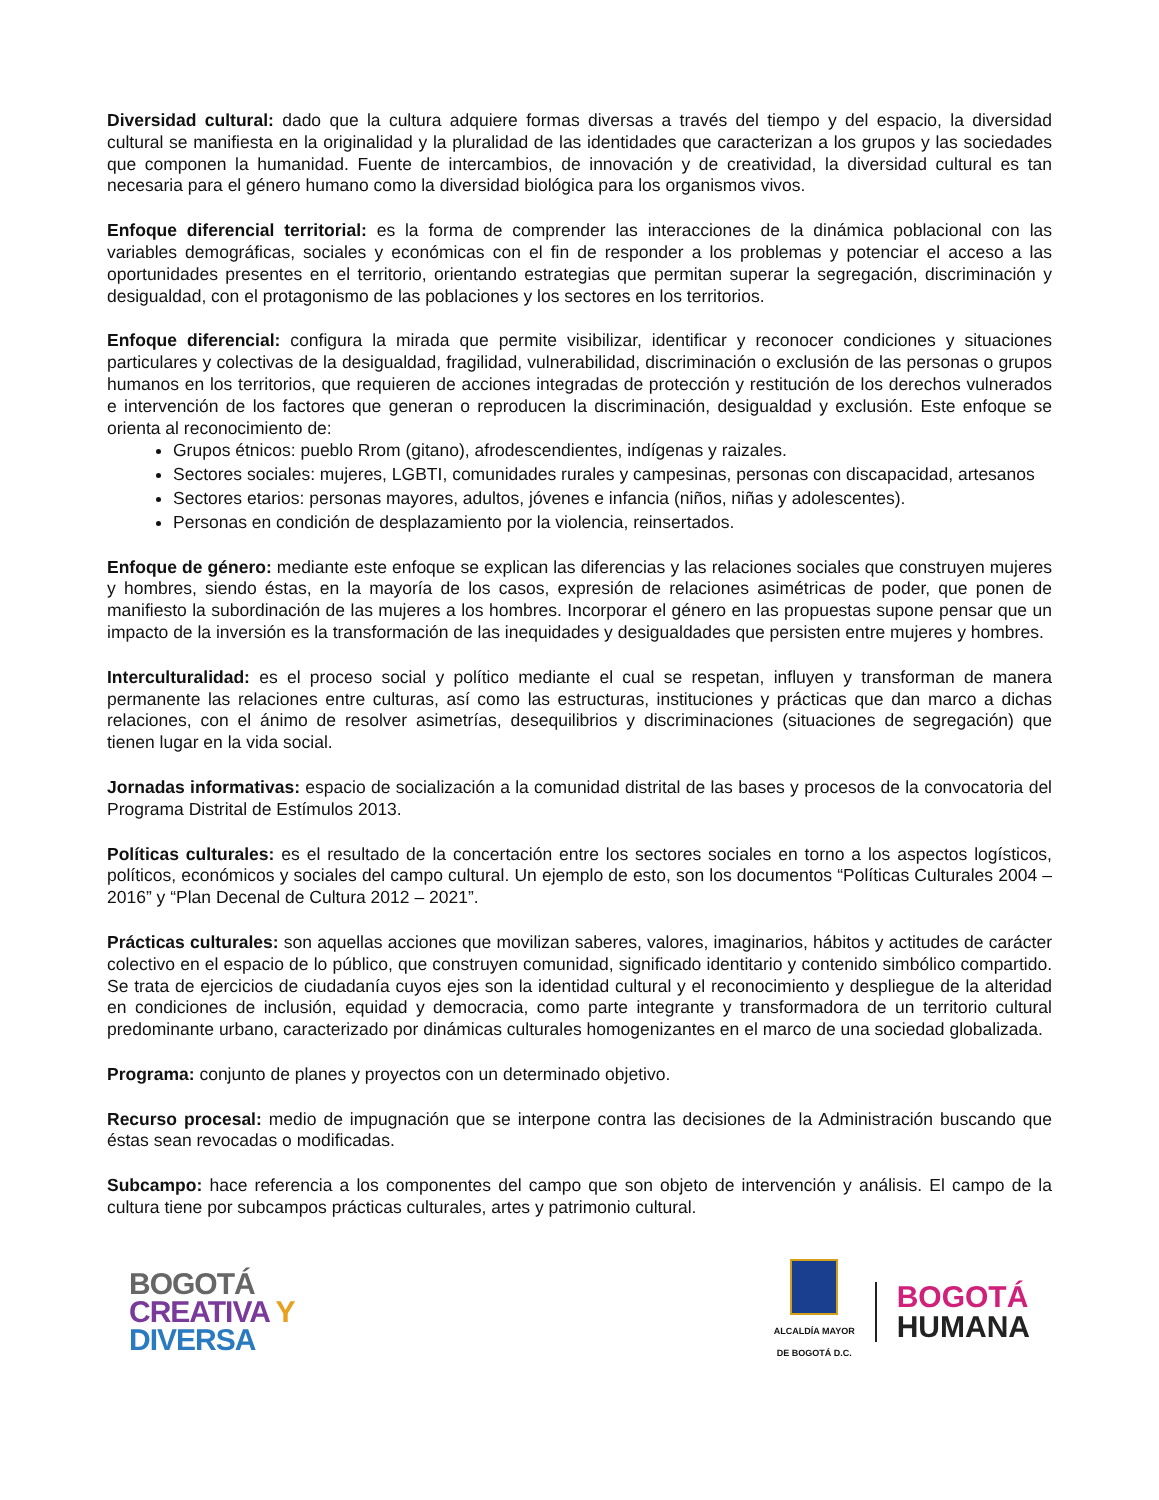Diversidad cultural: dado que la cultura adquiere formas diversas a través del tiempo y del espacio, la diversidad cultural se manifiesta en la originalidad y la pluralidad de las identidades que caracterizan a los grupos y las sociedades que componen la humanidad. Fuente de intercambios, de innovación y de creatividad, la diversidad cultural es tan necesaria para el género humano como la diversidad biológica para los organismos vivos.
Enfoque diferencial territorial: es la forma de comprender las interacciones de la dinámica poblacional con las variables demográficas, sociales y económicas con el fin de responder a los problemas y potenciar el acceso a las oportunidades presentes en el territorio, orientando estrategias que permitan superar la segregación, discriminación y desigualdad, con el protagonismo de las poblaciones y los sectores en los territorios.
Enfoque diferencial: configura la mirada que permite visibilizar, identificar y reconocer condiciones y situaciones particulares y colectivas de la desigualdad, fragilidad, vulnerabilidad, discriminación o exclusión de las personas o grupos humanos en los territorios, que requieren de acciones integradas de protección y restitución de los derechos vulnerados e intervención de los factores que generan o reproducen la discriminación, desigualdad y exclusión. Este enfoque se orienta al reconocimiento de:
Grupos étnicos: pueblo Rrom (gitano), afrodescendientes, indígenas y raizales.
Sectores sociales: mujeres, LGBTI, comunidades rurales y campesinas, personas con discapacidad, artesanos
Sectores etarios: personas mayores, adultos, jóvenes e infancia (niños, niñas y adolescentes).
Personas en condición de desplazamiento por la violencia, reinsertados.
Enfoque de género: mediante este enfoque se explican las diferencias y las relaciones sociales que construyen mujeres y hombres, siendo éstas, en la mayoría de los casos, expresión de relaciones asimétricas de poder, que ponen de manifiesto la subordinación de las mujeres a los hombres. Incorporar el género en las propuestas supone pensar que un impacto de la inversión es la transformación de las inequidades y desigualdades que persisten entre mujeres y hombres.
Interculturalidad: es el proceso social y político mediante el cual se respetan, influyen y transforman de manera permanente las relaciones entre culturas, así como las estructuras, instituciones y prácticas que dan marco a dichas relaciones, con el ánimo de resolver asimetrías, desequilibrios y discriminaciones (situaciones de segregación) que tienen lugar en la vida social.
Jornadas informativas: espacio de socialización a la comunidad distrital de las bases y procesos de la convocatoria del Programa Distrital de Estímulos 2013.
Políticas culturales: es el resultado de la concertación entre los sectores sociales en torno a los aspectos logísticos, políticos, económicos y sociales del campo cultural. Un ejemplo de esto, son los documentos “Políticas Culturales 2004 – 2016” y “Plan Decenal de Cultura 2012 – 2021”.
Prácticas culturales: son aquellas acciones que movilizan saberes, valores, imaginarios, hábitos y actitudes de carácter colectivo en el espacio de lo público, que construyen comunidad, significado identitario y contenido simbólico compartido. Se trata de ejercicios de ciudadanía cuyos ejes son la identidad cultural y el reconocimiento y despliegue de la alteridad en condiciones de inclusión, equidad y democracia, como parte integrante y transformadora de un territorio cultural predominante urbano, caracterizado por dinámicas culturales homogenizantes en el marco de una sociedad globalizada.
Programa: conjunto de planes y proyectos con un determinado objetivo.
Recurso procesal: medio de impugnación que se interpone contra las decisiones de la Administración buscando que éstas sean revocadas o modificadas.
Subcampo: hace referencia a los componentes del campo que son objeto de intervención y análisis. El campo de la cultura tiene por subcampos prácticas culturales, artes y patrimonio cultural.
BOGOTÁ
CREATIVA Y
DIVERSA
ALCALDÍA MAYOR
DE BOGOTÁ D.C.
BOGOTÁ
HUMANA